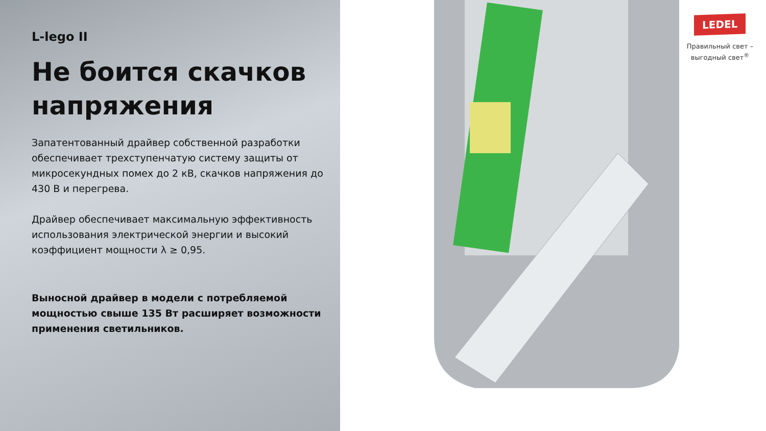L-lego II
Не боится скачков напряжения
Запатентованный драйвер собственной разработки обеспечивает трехступенчатую систему защиты от микросекундных помех до 2 кВ, скачков напряжения до 430 В и перегрева.
Драйвер обеспечивает максимальную эффективность использования электрической энергии и высокий коэффициент мощности λ ≥ 0,95.
Выносной драйвер в модели с потребляемой мощностью свыше 135 Вт расширяет возможности применения светильников.
LEDEL
Правильный свет –
выгодный свет<sup>®</sup>